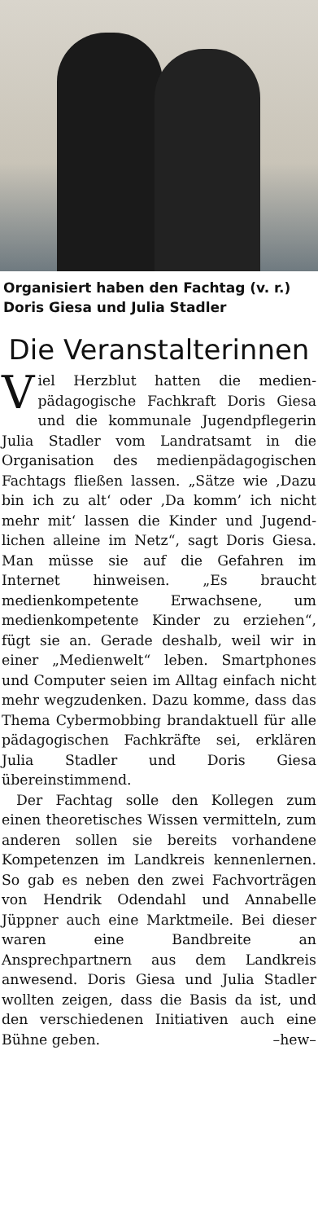Organisiert haben den Fachtag (v. r.) Doris Giesa und Julia Stadler
Die Veranstalterinnen
Viel Herzblut hatten die medien­pädagogische Fachkraft Doris Giesa und die kommunale Jugend­pflegerin Julia Stadler vom Land­ratsamt in die Organisation des me­dienpädagogischen Fachtags fließen lassen. „Sätze wie ‚Dazu bin ich zu alt‘ oder ‚Da komm’ ich nicht mehr mit‘ lassen die Kinder und Jugend­lichen alleine im Netz“, sagt Doris Giesa. Man müsse sie auf die Gefah­ren im Internet hinweisen. „Es braucht medienkompetente Er­wachsene, um medienkompetente Kinder zu erziehen“, fügt sie an. Gerade deshalb, weil wir in einer „Medienwelt“ leben. Smartphones und Computer seien im Alltag ein­fach nicht mehr wegzudenken. Dazu komme, dass das Thema Cy­bermobbing brandaktuell für alle pädagogischen Fachkräfte sei, er­klären Julia Stadler und Doris Gie­sa übereinstimmend.
Der Fachtag solle den Kollegen zum einen theoretisches Wissen ver­mitteln, zum anderen sollen sie be­reits vorhandene Kompetenzen im Landkreis kennenlernen. So gab es neben den zwei Fachvorträgen von Hendrik Odendahl und Annabelle Jüppner auch eine Marktmeile. Bei dieser waren eine Bandbreite an Ansprechpartnern aus dem Land­kreis anwesend. Doris Giesa und Julia Stadler wollten zeigen, dass die Basis da ist, und den verschiede­nen Initiativen auch eine Bühne ge­ben. –hew–